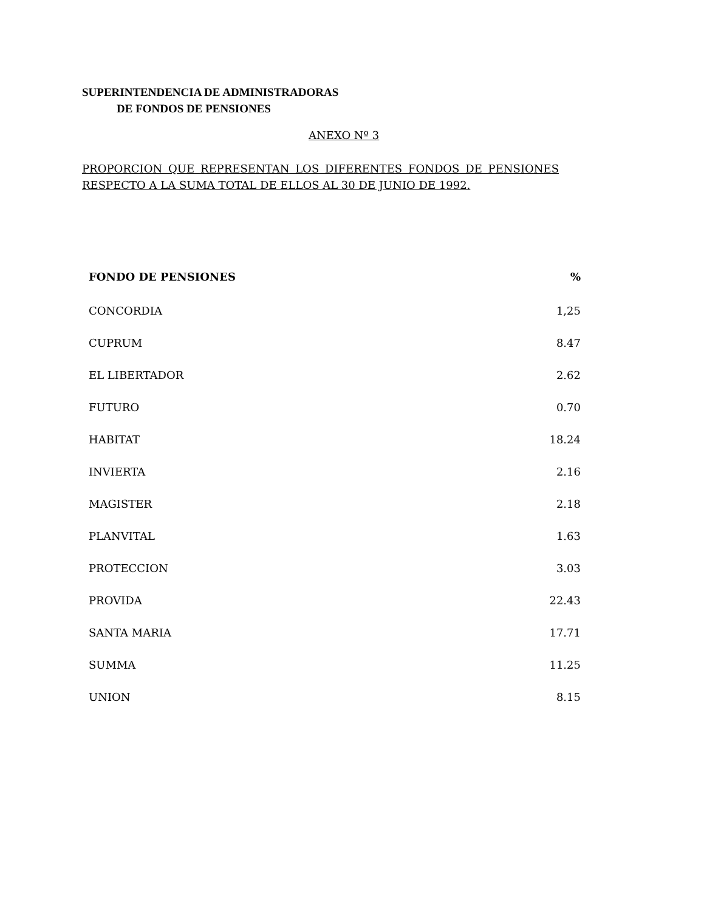SUPERINTENDENCIA DE ADMINISTRADORAS
DE FONDOS DE PENSIONES
ANEXO Nº 3
PROPORCION QUE REPRESENTAN LOS DIFERENTES FONDOS DE PENSIONES RESPECTO A LA SUMA TOTAL DE ELLOS AL 30 DE JUNIO DE 1992.
| FONDO DE PENSIONES | % |
| --- | --- |
| CONCORDIA | 1,25 |
| CUPRUM | 8.47 |
| EL LIBERTADOR | 2.62 |
| FUTURO | 0.70 |
| HABITAT | 18.24 |
| INVIERTA | 2.16 |
| MAGISTER | 2.18 |
| PLANVITAL | 1.63 |
| PROTECCION | 3.03 |
| PROVIDA | 22.43 |
| SANTA MARIA | 17.71 |
| SUMMA | 11.25 |
| UNION | 8.15 |